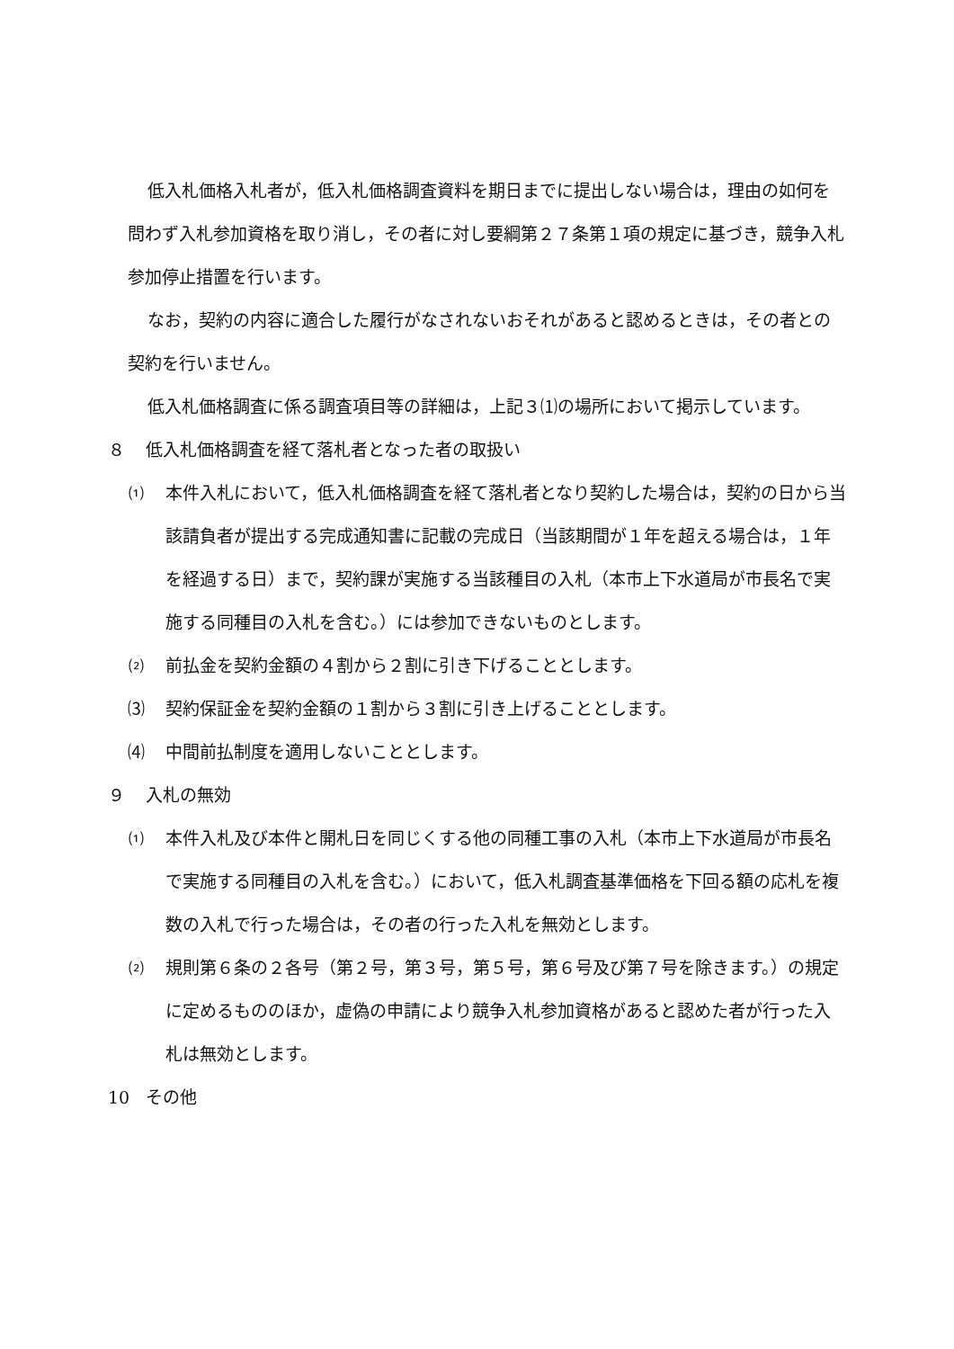低入札価格入札者が，低入札価格調査資料を期日までに提出しない場合は，理由の如何を問わず入札参加資格を取り消し，その者に対し要綱第２７条第１項の規定に基づき，競争入札参加停止措置を行います。
なお，契約の内容に適合した履行がなされないおそれがあると認めるときは，その者との契約を行いません。
低入札価格調査に係る調査項目等の詳細は，上記３⑴の場所において掲示しています。
８ 低入札価格調査を経て落札者となった者の取扱い
⑴ 本件入札において，低入札価格調査を経て落札者となり契約した場合は，契約の日から当該請負者が提出する完成通知書に記載の完成日（当該期間が１年を超える場合は，１年を経過する日）まで，契約課が実施する当該種目の入札（本市上下水道局が市長名で実施する同種目の入札を含む。）には参加できないものとします。
⑵ 前払金を契約金額の４割から２割に引き下げることとします。
⑶ 契約保証金を契約金額の１割から３割に引き上げることとします。
⑷ 中間前払制度を適用しないこととします。
９ 入札の無効
⑴ 本件入札及び本件と開札日を同じくする他の同種工事の入札（本市上下水道局が市長名で実施する同種目の入札を含む。）において，低入札調査基準価格を下回る額の応札を複数の入札で行った場合は，その者の行った入札を無効とします。
⑵ 規則第６条の２各号（第２号，第３号，第５号，第６号及び第７号を除きます。）の規定に定めるもののほか，虚偽の申請により競争入札参加資格があると認めた者が行った入札は無効とします。
10 その他